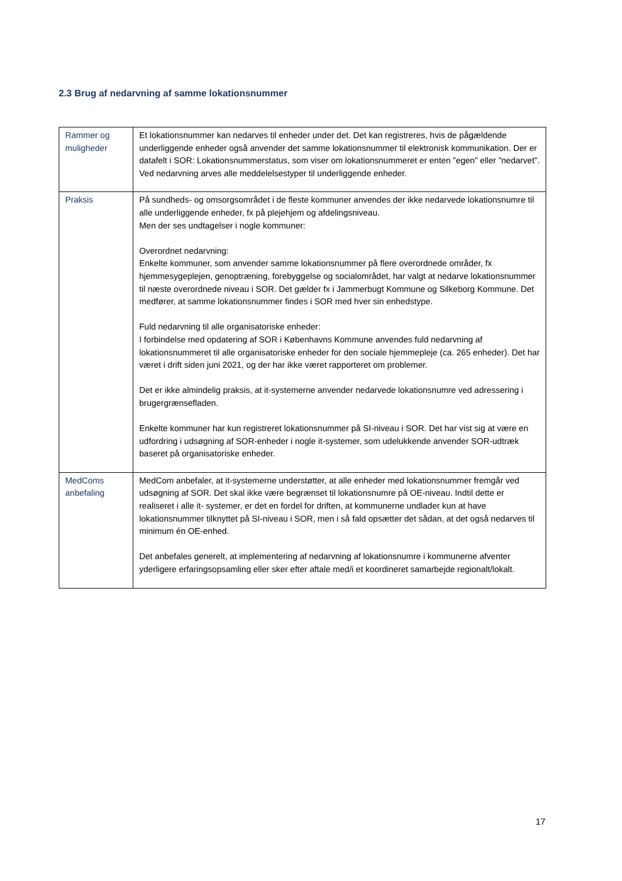2.3 Brug af nedarvning af samme lokationsnummer
| Rammer og muligheder | Et lokationsnummer kan nedarves til enheder under det. Det kan registreres, hvis de pågældende underliggende enheder også anvender det samme lokationsnummer til elektronisk kommunikation. Der er datafelt i SOR: Lokationsnummerstatus, som viser om lokationsnummeret er enten ”egen” eller ”nedarvet”. Ved nedarvning arves alle meddelelsestyper til underliggende enheder. |
| Praksis | På sundheds- og omsorgsområdet i de fleste kommuner anvendes der ikke nedarvede lokationsnumre til alle underliggende enheder, fx på plejehjem og afdelingsniveau. Men der ses undtagelser i nogle kommuner: Overordnet nedarvning: Enkelte kommuner, som anvender samme lokationsnummer på flere overordnede områder, fx hjemmesygeplejen, genoptræning, forebyggelse og socialområdet, har valgt at nedarve lokationsnummer til næste overordnede niveau i SOR. Det gælder fx i Jammerbugt Kommune og Silkeborg Kommune. Det medfører, at samme lokationsnummer findes i SOR med hver sin enhedstype. Fuld nedarvning til alle organisatoriske enheder: I forbindelse med opdatering af SOR i Københavns Kommune anvendes fuld nedarvning af lokationsnummeret til alle organisatoriske enheder for den sociale hjemmepleje (ca. 265 enheder). Det har været i drift siden juni 2021, og der har ikke været rapporteret om problemer. Det er ikke almindelig praksis, at it-systemerne anvender nedarvede lokationsnumre ved adressering i brugergrænsefladen. Enkelte kommuner har kun registreret lokationsnummer på SI-niveau i SOR. Det har vist sig at være en udfordring i udsøgning af SOR-enheder i nogle it-systemer, som udelukkende anvender SOR-udtræk baseret på organisatoriske enheder. |
| MedComs anbefaling | MedCom anbefaler, at it-systemerne understøtter, at alle enheder med lokationsnummer fremgår ved udsøgning af SOR. Det skal ikke være begrænset til lokationsnumre på OE-niveau. Indtil dette er realiseret i alle it- systemer, er det en fordel for driften, at kommunerne undlader kun at have lokationsnummer tilknyttet på SI-niveau i SOR, men i så fald opsætter det sådan, at det også nedarves til minimum én OE-enhed. Det anbefales generelt, at implementering af nedarvning af lokationsnumre i kommunerne afventer yderligere erfaringsopsamling eller sker efter aftale med/i et koordineret samarbejde regionalt/lokalt. |
17